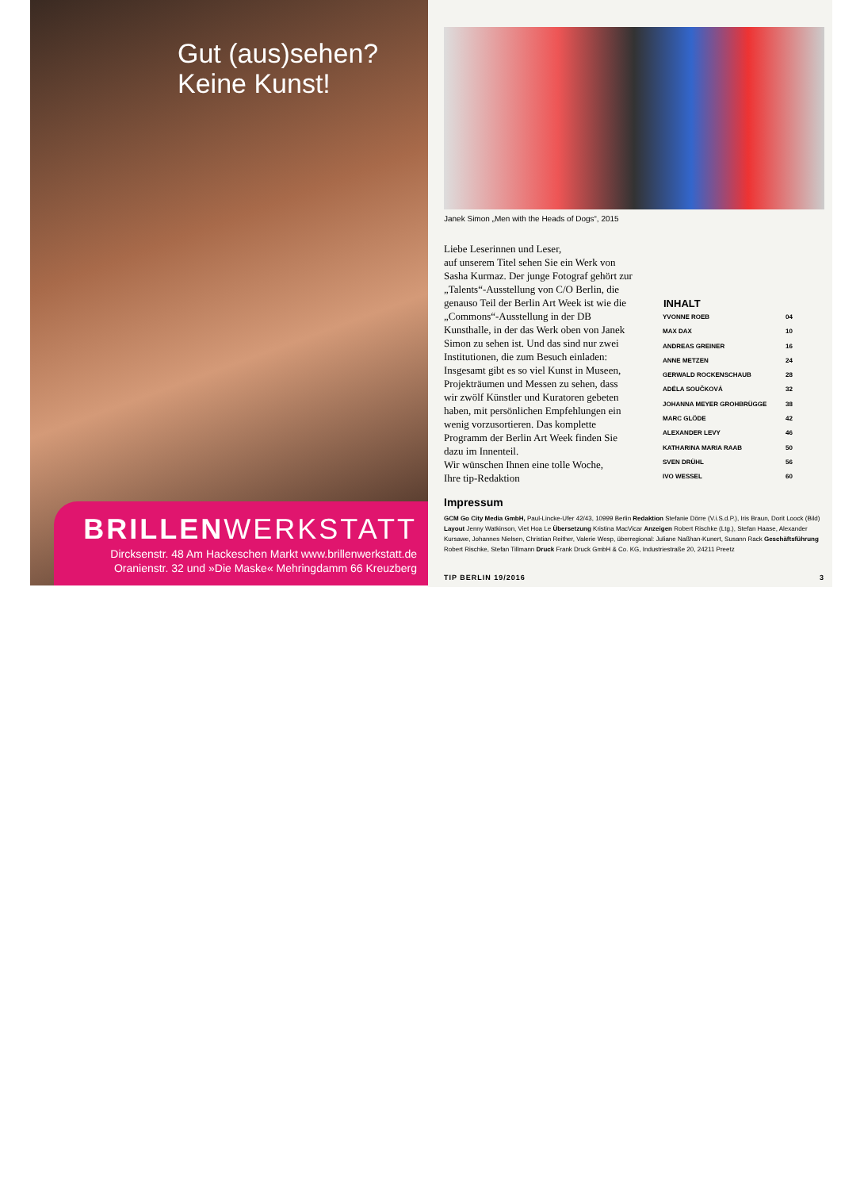Gut (aus)sehen?
Keine Kunst!
BRILLENWERKSTATT
Dircksenstr. 48 Am Hackeschen Markt www.brillenwerkstatt.de
Oranienstr. 32 und »Die Maske« Mehringdamm 66 Kreuzberg
Janek Simon „Men with the Heads of Dogs“, 2015
Liebe Leserinnen und Leser,
auf unserem Titel sehen Sie ein Werk von Sasha Kurmaz. Der junge Fotograf gehört zur „Talents“-Ausstellung von C/O Berlin, die genauso Teil der Berlin Art Week ist wie die „Commons“-Ausstellung in der DB Kunsthalle, in der das Werk oben von Janek Simon zu sehen ist. Und das sind nur zwei Institutionen, die zum Besuch einladen: Insgesamt gibt es so viel Kunst in Museen, Projekträumen und Messen zu sehen, dass wir zwölf Künstler und Kuratoren gebeten haben, mit persönlichen Empfehlungen ein wenig vorzusortieren. Das komplette Programm der Berlin Art Week finden Sie dazu im Innenteil.
Wir wünschen Ihnen eine tolle Woche,
Ihre tip-Redaktion
| INHALT | |
| --- | --- |
| YVONNE ROEB | 04 |
| MAX DAX | 10 |
| ANDREAS GREINER | 16 |
| ANNE METZEN | 24 |
| GERWALD ROCKENSCHAUB | 28 |
| ADÉLA SOUČKOVÁ | 32 |
| JOHANNA MEYER GROHBRÜGGE | 38 |
| MARC GLÖDE | 42 |
| ALEXANDER LEVY | 46 |
| KATHARINA MARIA RAAB | 50 |
| SVEN DRÜHL | 56 |
| IVO WESSEL | 60 |
Impressum
GCM Go City Media GmbH, Paul-Lincke-Ufer 42/43, 10999 Berlin Redaktion Stefanie Dörre (V.i.S.d.P.), Iris Braun, Dorit Loock (Bild) Layout Jenny Watkinson, Viet Hoa Le Übersetzung Kristina MacVicar Anzeigen Robert Rischke (Ltg.), Stefan Haase, Alexander Kursawe, Johannes Nielsen, Christian Reither, Valerie Wesp, überregional: Juliane Naßhan-Kunert, Susann Rack Geschäftsführung Robert Rischke, Stefan Tillmann Druck Frank Druck GmbH & Co. KG, Industriestraße 20, 24211 Preetz
TIP BERLIN 19/2016 3